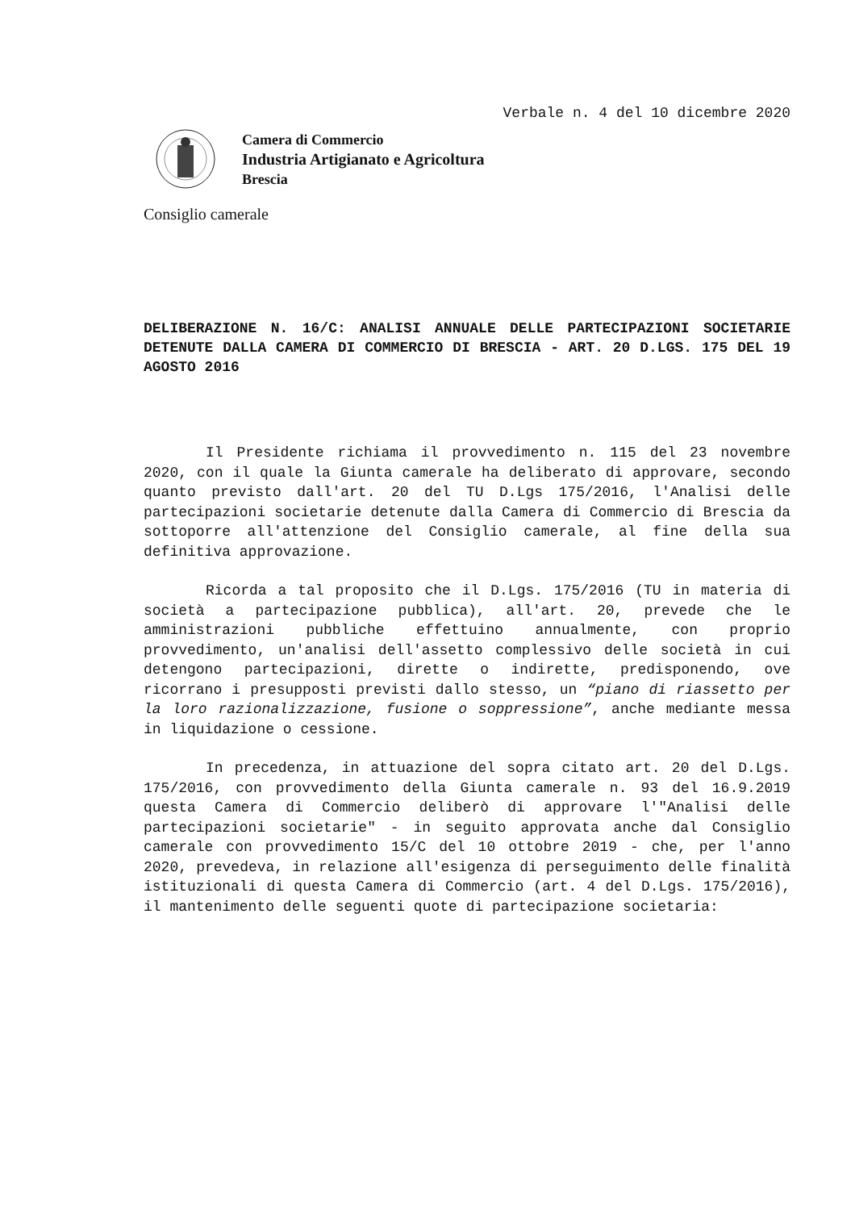Verbale n. 4 del 10 dicembre 2020
Camera di Commercio
Industria Artigianato e Agricoltura
Brescia
Consiglio camerale
DELIBERAZIONE N. 16/C: ANALISI ANNUALE DELLE PARTECIPAZIONI SOCIETARIE DETENUTE DALLA CAMERA DI COMMERCIO DI BRESCIA - ART. 20 D.LGS. 175 DEL 19 AGOSTO 2016
Il Presidente richiama il provvedimento n. 115 del 23 novembre 2020, con il quale la Giunta camerale ha deliberato di approvare, secondo quanto previsto dall'art. 20 del TU D.Lgs 175/2016, l'Analisi delle partecipazioni societarie detenute dalla Camera di Commercio di Brescia da sottoporre all'attenzione del Consiglio camerale, al fine della sua definitiva approvazione.
Ricorda a tal proposito che il D.Lgs. 175/2016 (TU in materia di società a partecipazione pubblica), all'art. 20, prevede che le amministrazioni pubbliche effettuino annualmente, con proprio provvedimento, un'analisi dell'assetto complessivo delle società in cui detengono partecipazioni, dirette o indirette, predisponendo, ove ricorrano i presupposti previsti dallo stesso, un “piano di riassetto per la loro razionalizzazione, fusione o soppressione”, anche mediante messa in liquidazione o cessione.
In precedenza, in attuazione del sopra citato art. 20 del D.Lgs. 175/2016, con provvedimento della Giunta camerale n. 93 del 16.9.2019 questa Camera di Commercio deliberò di approvare l'"Analisi delle partecipazioni societarie" - in seguito approvata anche dal Consiglio camerale con provvedimento 15/C del 10 ottobre 2019 - che, per l'anno 2020, prevedeva, in relazione all'esigenza di perseguimento delle finalità istituzionali di questa Camera di Commercio (art. 4 del D.Lgs. 175/2016), il mantenimento delle seguenti quote di partecipazione societaria: